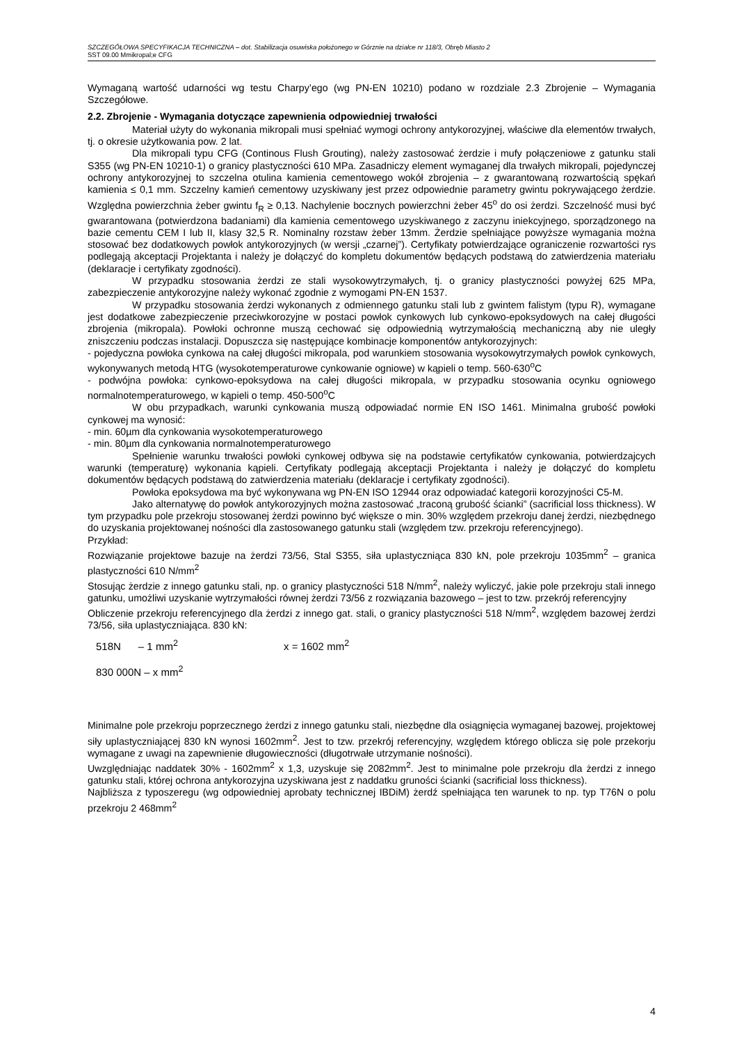SZCZEGÓŁOWA SPECYFIKACJA TECHNICZNA – dot. Stabilizacja osuwiska położonego w Górznie na działce nr 118/3, Obręb Miasto 2
SST 09.00 Mmikropal;e CFG
Wymaganą wartość udarności wg testu Charpy’ego (wg PN-EN 10210) podano w rozdziale 2.3 Zbrojenie – Wymagania Szczegółowe.
2.2. Zbrojenie - Wymagania dotyczące zapewnienia odpowiedniej trwałości
Materiał użyty do wykonania mikropali musi spełniać wymogi ochrony antykorozyjnej, właściwe dla elementów trwałych, tj. o okresie użytkowania pow. 2 lat.
Dla mikropali typu CFG (Continous Flush Grouting), należy zastosować żerdzie i mufy połączeniowe z gatunku stali S355 (wg PN-EN 10210-1) o granicy plastyczności 610 MPa. Zasadniczy element wymaganej dla trwałych mikropali, pojedynczej ochrony antykorozyjnej to szczelna otulina kamienia cementowego wokół zbrojenia – z gwarantowaną rozwartością spękań kamienia ≤ 0,1 mm. Szczelny kamień cementowy uzyskiwany jest przez odpowiednie parametry gwintu pokrywającego żerdzie. Względna powierzchnia żeber gwintu f<sub>R</sub> ≥ 0,13. Nachylenie bocznych powierzchni żeber 45<sup>o</sup> do osi żerdzi. Szczelność musi być gwarantowana (potwierdzona badaniami) dla kamienia cementowego uzyskiwanego z zaczynu iniekcyjnego, sporządzonego na bazie cementu CEM I lub II, klasy 32,5 R. Nominalny rozstaw żeber 13mm. Żerdzie spełniające powyższe wymagania można stosować bez dodatkowych powłok antykorozyjnych (w wersji „czarnej”). Certyfikaty potwierdzające ograniczenie rozwartości rys podlegają akceptacji Projektanta i należy je dołączyć do kompletu dokumentów będących podstawą do zatwierdzenia materiału (deklaracje i certyfikaty zgodności).
W przypadku stosowania żerdzi ze stali wysokowytrzymałych, tj. o granicy plastyczności powyżej 625 MPa, zabezpieczenie antykorozyjne należy wykonać zgodnie z wymogami PN-EN 1537.
W przypadku stosowania żerdzi wykonanych z odmiennego gatunku stali lub z gwintem falistym (typu R), wymagane jest dodatkowe zabezpieczenie przeciwkorozyjne w postaci powłok cynkowych lub cynkowo-epoksydowych na całej długości zbrojenia (mikropala). Powłoki ochronne muszą cechować się odpowiednią wytrzymałością mechaniczną aby nie uległy zniszczeniu podczas instalacji. Dopuszcza się następujące kombinacje komponentów antykorozyjnych:
- pojedyczna powłoka cynkowa na całej długości mikropala, pod warunkiem stosowania wysokowytrzymałych powłok cynkowych, wykonywanych metodą HTG (wysokotemperaturowe cynkowanie ogniowe) w kąpieli o temp. 560-630<sup>o</sup>C
- podwójna powłoka: cynkowo-epoksydowa na całej długości mikropala, w przypadku stosowania ocynku ogniowego normalnotemperaturowego, w kąpieli o temp. 450-500<sup>o</sup>C
W obu przypadkach, warunki cynkowania muszą odpowiadać normie EN ISO 1461. Minimalna grubość powłoki cynkowej ma wynosić:
- min. 60µm dla cynkowania wysokotemperaturowego
- min. 80µm dla cynkowania normalnotemperaturowego
Spełnienie warunku trwałości powłoki cynkowej odbywa się na podstawie certyfikatów cynkowania, potwierdzajcych warunki (temperaturę) wykonania kąpieli. Certyfikaty podlegają akceptacji Projektanta i należy je dołączyć do kompletu dokumentów będących podstawą do zatwierdzenia materiału (deklaracje i certyfikaty zgodności).
Powłoka epoksydowa ma być wykonywana wg PN-EN ISO 12944 oraz odpowiadać kategorii korozyjności C5-M.
Jako alternatywę do powłok antykorozyjnych można zastosować „traconą grubość ścianki” (sacrificial loss thickness). W tym przypadku pole przekroju stosowanej żerdzi powinno być większe o min. 30% względem przekroju danej żerdzi, niezbędnego do uzyskania projektowanej nośności dla zastosowanego gatunku stali (względem tzw. przekroju referencyjnego).
Przykład:
Rozwiązanie projektowe bazuje na żerdzi 73/56, Stal S355, siła uplastyczniąca 830 kN, pole przekroju 1035mm<sup>2</sup> – granica plastyczności 610 N/mm<sup>2</sup>
Stosując żerdzie z innego gatunku stali, np. o granicy plastyczności 518 N/mm<sup>2</sup>, należy wyliczyć, jakie pole przekroju stali innego gatunku, umożliwi uzyskanie wytrzymałości równej żerdzi 73/56 z rozwiązania bazowego – jest to tzw. przekrój referencyjny
Obliczenie przekroju referencyjnego dla żerdzi z innego gat. stali, o granicy plastyczności 518 N/mm<sup>2</sup>, względem bazowej żerdzi 73/56, siła uplastyczniająca. 830 kN:
518N – 1 mm<sup>2</sup>
x = 1602 mm<sup>2</sup>
830 000N – x mm<sup>2</sup>
Minimalne pole przekroju poprzecznego żerdzi z innego gatunku stali, niezbędne dla osiągnięcia wymaganej bazowej, projektowej siły uplastyczniającej 830 kN wynosi 1602mm<sup>2</sup>. Jest to tzw. przekrój referencyjny, względem którego oblicza się pole przekorju wymagane z uwagi na zapewnienie długowieczności (długotrwałe utrzymanie nośności).
Uwzględniając naddatek 30% - 1602mm<sup>2</sup> x 1,3, uzyskuje się 2082mm<sup>2</sup>. Jest to minimalne pole przekroju dla żerdzi z innego gatunku stali, której ochrona antykorozyjna uzyskiwana jest z naddatku gruności ścianki (sacrificial loss thickness).
Najbliższa z typoszeregu (wg odpowiedniej aprobaty technicznej IBDiM) żerdź spełniająca ten warunek to np. typ T76N o polu przekroju 2 468mm<sup>2</sup>
4